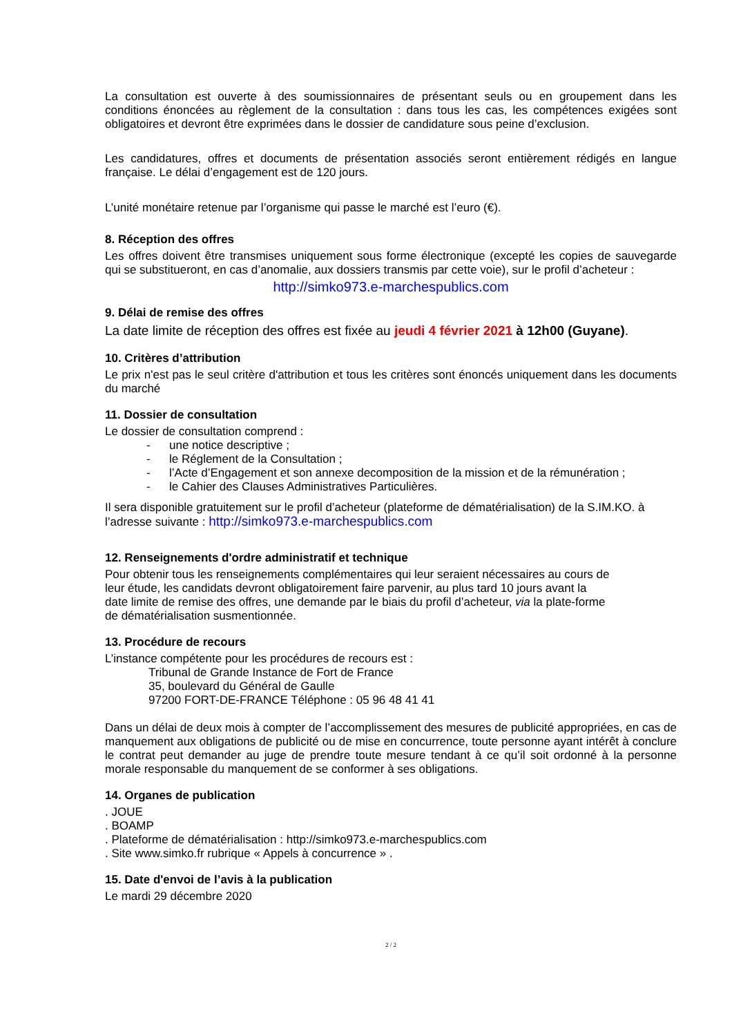La consultation est ouverte à des soumissionnaires de présentant seuls ou en groupement dans les conditions énoncées au règlement de la consultation : dans tous les cas, les compétences exigées sont obligatoires et devront être exprimées dans le dossier de candidature sous peine d’exclusion.
Les candidatures, offres et documents de présentation associés seront entièrement rédigés en langue française. Le délai d’engagement est de 120 jours.
L’unité monétaire retenue par l’organisme qui passe le marché est l’euro (€).
8. Réception des offres
Les offres doivent être transmises uniquement sous forme électronique (excepté les copies de sauvegarde qui se substitueront, en cas d’anomalie, aux dossiers transmis par cette voie), sur le profil d’acheteur :
http://simko973.e-marchespublics.com
9. Délai de remise des offres
La date limite de réception des offres est fixée au jeudi 4 février 2021 à 12h00 (Guyane).
10. Critères d’attribution
Le prix n'est pas le seul critère d'attribution et tous les critères sont énoncés uniquement dans les documents du marché
11. Dossier de consultation
Le dossier de consultation comprend :
- une notice descriptive ;
- le Réglement de la Consultation ;
- l’Acte d’Engagement et son annexe decomposition de la mission et de la rémunération ;
- le Cahier des Clauses Administratives Particulières.
Il sera disponible gratuitement sur le profil d’acheteur (plateforme de dématérialisation) de la S.IM.KO. à l’adresse suivante : http://simko973.e-marchespublics.com
12. Renseignements d'ordre administratif et technique
Pour obtenir tous les renseignements complémentaires qui leur seraient nécessaires au cours de
leur étude, les candidats devront obligatoirement faire parvenir, au plus tard 10 jours avant la
date limite de remise des offres, une demande par le biais du profil d’acheteur, via la plate-forme
de dématérialisation susmentionnée.
13. Procédure de recours
L’instance compétente pour les procédures de recours est :
Tribunal de Grande Instance de Fort de France
35, boulevard du Général de Gaulle
97200 FORT-DE-FRANCE Téléphone : 05 96 48 41 41
Dans un délai de deux mois à compter de l’accomplissement des mesures de publicité appropriées, en cas de manquement aux obligations de publicité ou de mise en concurrence, toute personne ayant intérêt à conclure le contrat peut demander au juge de prendre toute mesure tendant à ce qu’il soit ordonné à la personne morale responsable du manquement de se conformer à ses obligations.
14. Organes de publication
. JOUE
. BOAMP
. Plateforme de dématérialisation : http://simko973.e-marchespublics.com
. Site www.simko.fr rubrique « Appels à concurrence » .
15. Date d'envoi de l’avis à la publication
Le mardi 29 décembre 2020
2 / 2